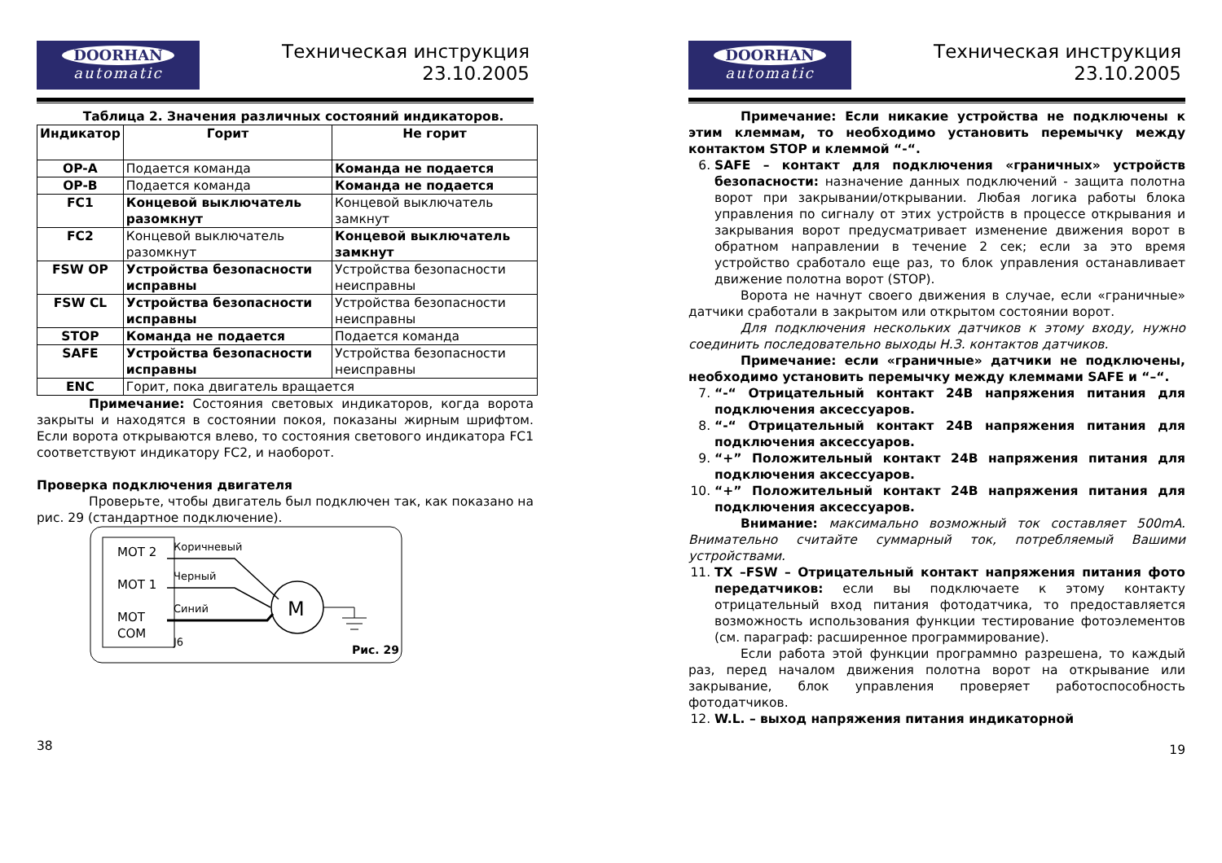DOORHAN
automatic
Техническая инструкция
23.10.2005
Таблица 2. Значения различных состояний индикаторов.
| Индикатор | Горит | Не горит |
| --- | --- | --- |
| OP-A | Подается команда | Команда не подается |
| OP-B | Подается команда | Команда не подается |
| FC1 | Концевой выключатель разомкнут | Концевой выключатель замкнут |
| FC2 | Концевой выключатель разомкнут | Концевой выключатель замкнут |
| FSW OP | Устройства безопасности исправны | Устройства безопасности неисправны |
| FSW CL | Устройства безопасности исправны | Устройства безопасности неисправны |
| STOP | Команда не подается | Подается команда |
| SAFE | Устройства безопасности исправны | Устройства безопасности неисправны |
| ENC | Горит, пока двигатель вращается | |
Примечание: Состояния световых индикаторов, когда ворота закрыты и находятся в состоянии покоя, показаны жирным шрифтом. Если ворота открываются влево, то состояния светового индикатора FC1 соответствуют индикатору FC2, и наоборот.
Проверка подключения двигателя
Проверьте, чтобы двигатель был подключен так, как показано на рис. 29 (стандартное подключение).
MOT 2
MOT 1
MOT
COM
Коричневый
Черный
Синий
J6
M
Рис. 29
38
DOORHAN
automatic
Техническая инструкция
23.10.2005
Примечание: Если никакие устройства не подключены к этим клеммам, то необходимо установить перемычку между контактом STOP и клеммой “-“.
6. SAFE – контакт для подключения «граничных» устройств безопасности: назначение данных подключений - защита полотна ворот при закрывании/открывании. Любая логика работы блока управления по сигналу от этих устройств в процессе открывания и закрывания ворот предусматривает изменение движения ворот в обратном направлении в течение 2 сек; если за это время устройство сработало еще раз, то блок управления останавливает движение полотна ворот (STOP).
Ворота не начнут своего движения в случае, если «граничные» датчики сработали в закрытом или открытом состоянии ворот.
Для подключения нескольких датчиков к этому входу, нужно соединить последовательно выходы Н.З. контактов датчиков.
Примечание: если «граничные» датчики не подключены, необходимо установить перемычку между клеммами SAFE и “–“.
7. “-“ Отрицательный контакт 24В напряжения питания для подключения аксессуаров.
8. “-“ Отрицательный контакт 24В напряжения питания для подключения аксессуаров.
9. “+” Положительный контакт 24В напряжения питания для подключения аксессуаров.
10. “+” Положительный контакт 24В напряжения питания для подключения аксессуаров.
Внимание: максимально возможный ток составляет 500mA. Внимательно считайте суммарный ток, потребляемый Вашими устройствами.
11. TX –FSW – Отрицательный контакт напряжения питания фото передатчиков: если вы подключаете к этому контакту отрицательный вход питания фотодатчика, то предоставляется возможность использования функции тестирование фотоэлементов (см. параграф: расширенное программирование).
Если работа этой функции программно разрешена, то каждый раз, перед началом движения полотна ворот на открывание или закрывание, блок управления проверяет работоспособность фотодатчиков.
12. W.L. – выход напряжения питания индикаторной
19